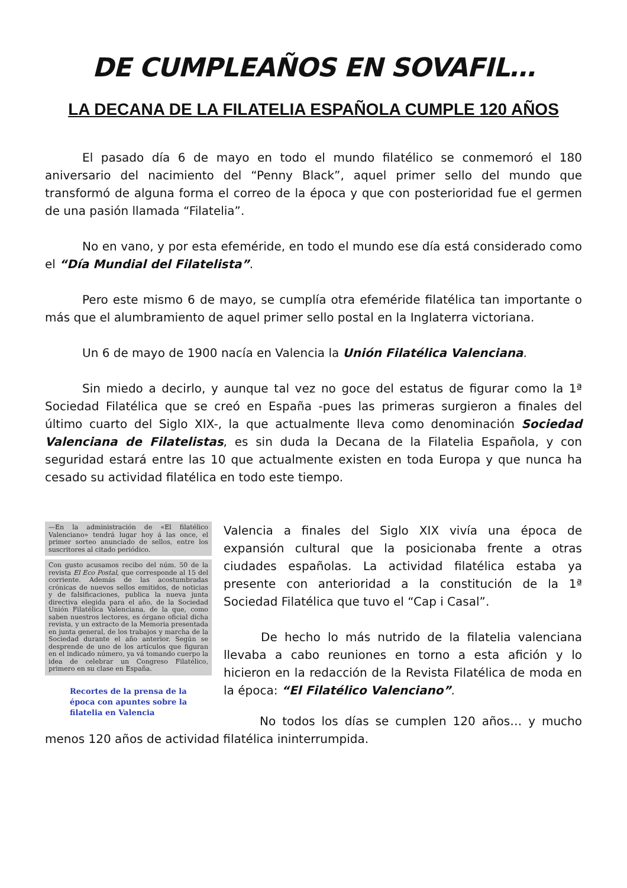DE CUMPLEAÑOS EN SOVAFIL…
LA DECANA DE LA FILATELIA ESPAÑOLA CUMPLE 120 AÑOS
El pasado día 6 de mayo en todo el mundo filatélico se conmemoró el 180 aniversario del nacimiento del “Penny Black”, aquel primer sello del mundo que transformó de alguna forma el correo de la época y que con posterioridad fue el germen de una pasión llamada “Filatelia”.
No en vano, y por esta efeméride, en todo el mundo ese día está considerado como el “Día Mundial del Filatelista”.
Pero este mismo 6 de mayo, se cumplía otra efeméride filatélica tan importante o más que el alumbramiento de aquel primer sello postal en la Inglaterra victoriana.
Un 6 de mayo de 1900 nacía en Valencia la Unión Filatélica Valenciana.
Sin miedo a decirlo, y aunque tal vez no goce del estatus de figurar como la 1ª Sociedad Filatélica que se creó en España -pues las primeras surgieron a finales del último cuarto del Siglo XIX-, la que actualmente lleva como denominación Sociedad Valenciana de Filatelistas, es sin duda la Decana de la Filatelia Española, y con seguridad estará entre las 10 que actualmente existen en toda Europa y que nunca ha cesado su actividad filatélica en todo este tiempo.
—En la administración de «El filatélico Valenciano» tendrá lugar hoy á las once, el primer sorteo anunciado de sellos, entre los suscritores al citado periódico.
Con gusto acusamos recibo del núm. 50 de la revista El Eco Postal, que corresponde al 15 del corriente. Además de las acostumbradas crónicas de nuevos sellos emitidos, de noticias y de falsificaciones, publica la nueva junta directiva elegida para el año, de la Sociedad Unión Filatélica Valenciana, de la que, como saben nuestros lectores, es órgano oficial dicha revista, y un extracto de la Memoria presentada en junta general, de los trabajos y marcha de la Sociedad durante el año anterior. Según se desprende de uno de los artículos que figuran en el indicado número, ya vá tomando cuerpo la idea de celebrar un Congreso Filatélico, primero en su clase en España.
Recortes de la prensa de la época con apuntes sobre la filatelia en Valencia
Valencia a finales del Siglo XIX vivía una época de expansión cultural que la posicionaba frente a otras ciudades españolas. La actividad filatélica estaba ya presente con anterioridad a la constitución de la 1ª Sociedad Filatélica que tuvo el “Cap i Casal”.
De hecho lo más nutrido de la filatelia valenciana llevaba a cabo reuniones en torno a esta afición y lo hicieron en la redacción de la Revista Filatélica de moda en la época: “El Filatélico Valenciano”.
No todos los días se cumplen 120 años… y mucho menos 120 años de actividad filatélica ininterrumpida.